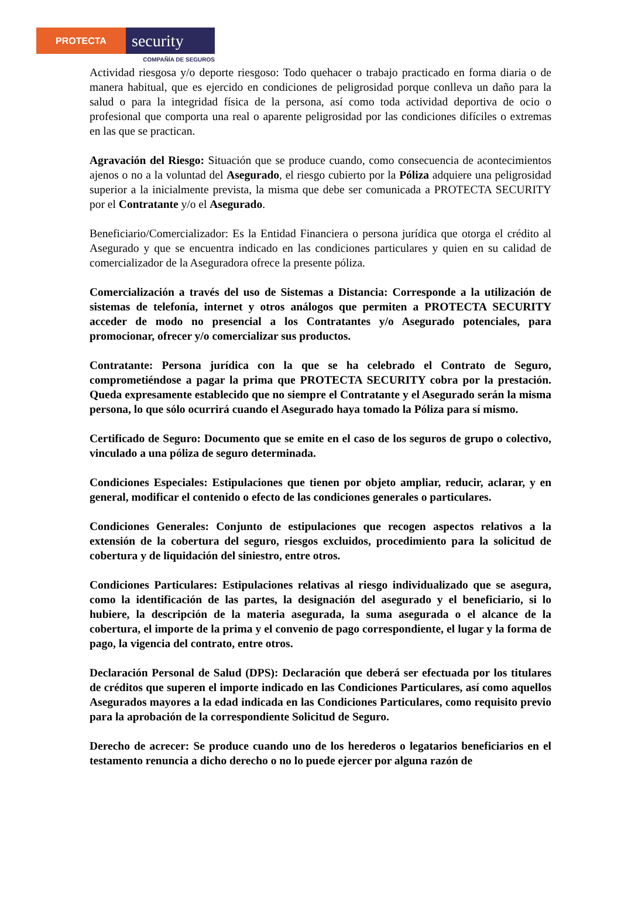PROTECTA
security
COMPAÑÍA DE SEGUROS
Actividad riesgosa y/o deporte riesgoso: Todo quehacer o trabajo practicado en forma diaria o de manera habitual, que es ejercido en condiciones de peligrosidad porque conlleva un daño para la salud o para la integridad física de la persona, así como toda actividad deportiva de ocio o profesional que comporta una real o aparente peligrosidad por las condiciones difíciles o extremas en las que se practican.
Agravación del Riesgo: Situación que se produce cuando, como consecuencia de acontecimientos ajenos o no a la voluntad del Asegurado, el riesgo cubierto por la Póliza adquiere una peligrosidad superior a la inicialmente prevista, la misma que debe ser comunicada a PROTECTA SECURITY por el Contratante y/o el Asegurado.
Beneficiario/Comercializador: Es la Entidad Financiera o persona jurídica que otorga el crédito al Asegurado y que se encuentra indicado en las condiciones particulares y quien en su calidad de comercializador de la Aseguradora ofrece la presente póliza.
Comercialización a través del uso de Sistemas a Distancia: Corresponde a la utilización de sistemas de telefonía, internet y otros análogos que permiten a PROTECTA SECURITY acceder de modo no presencial a los Contratantes y/o Asegurado potenciales, para promocionar, ofrecer y/o comercializar sus productos.
Contratante: Persona jurídica con la que se ha celebrado el Contrato de Seguro, comprometiéndose a pagar la prima que PROTECTA SECURITY cobra por la prestación. Queda expresamente establecido que no siempre el Contratante y el Asegurado serán la misma persona, lo que sólo ocurrirá cuando el Asegurado haya tomado la Póliza para sí mismo.
Certificado de Seguro: Documento que se emite en el caso de los seguros de grupo o colectivo, vinculado a una póliza de seguro determinada.
Condiciones Especiales: Estipulaciones que tienen por objeto ampliar, reducir, aclarar, y en general, modificar el contenido o efecto de las condiciones generales o particulares.
Condiciones Generales: Conjunto de estipulaciones que recogen aspectos relativos a la extensión de la cobertura del seguro, riesgos excluidos, procedimiento para la solicitud de cobertura y de liquidación del siniestro, entre otros.
Condiciones Particulares: Estipulaciones relativas al riesgo individualizado que se asegura, como la identificación de las partes, la designación del asegurado y el beneficiario, si lo hubiere, la descripción de la materia asegurada, la suma asegurada o el alcance de la cobertura, el importe de la prima y el convenio de pago correspondiente, el lugar y la forma de pago, la vigencia del contrato, entre otros.
Declaración Personal de Salud (DPS): Declaración que deberá ser efectuada por los titulares de créditos que superen el importe indicado en las Condiciones Particulares, así como aquellos Asegurados mayores a la edad indicada en las Condiciones Particulares, como requisito previo para la aprobación de la correspondiente Solicitud de Seguro.
Derecho de acrecer: Se produce cuando uno de los herederos o legatarios beneficiarios en el testamento renuncia a dicho derecho o no lo puede ejercer por alguna razón de